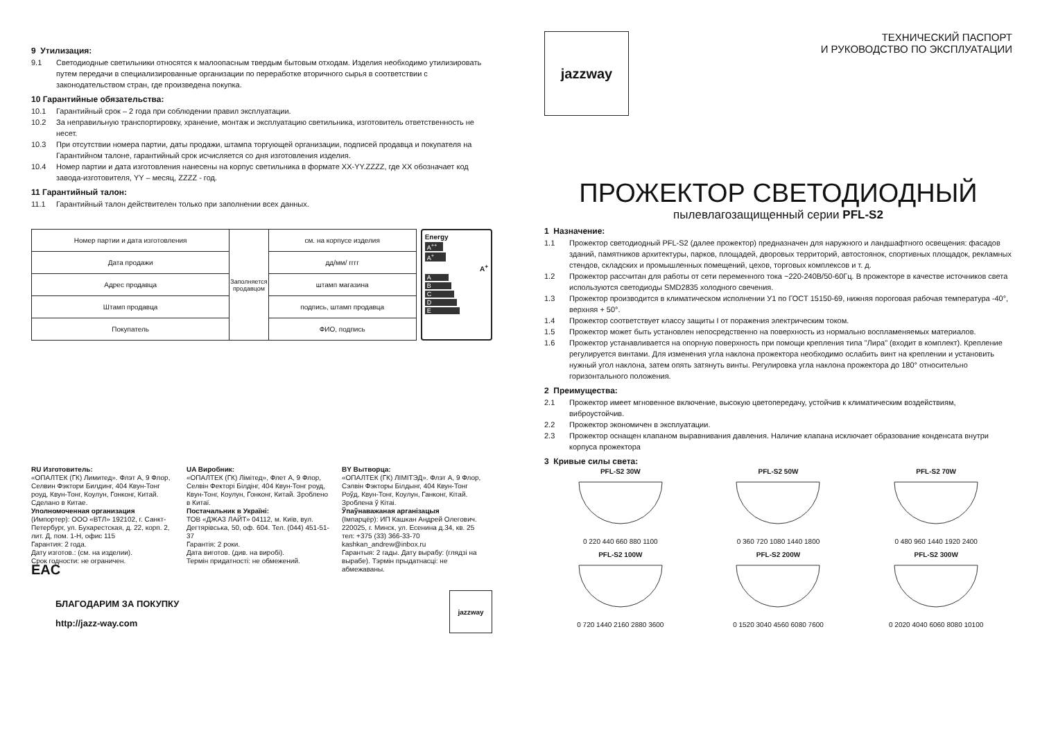9 Утилизация:
9.1 Светодиодные светильники относятся к малоопасным твердым бытовым отходам. Изделия необходимо утилизировать путем передачи в специализированные организации по переработке вторичного сырья в соответствии с законодательством стран, где произведена покупка.
10 Гарантийные обязательства:
10.1 Гарантийный срок – 2 года при соблюдении правил эксплуатации.
10.2 За неправильную транспортировку, хранение, монтаж и эксплуатацию светильника, изготовитель ответственность не несет.
10.3 При отсутствии номера партии, даты продажи, штампа торгующей организации, подписей продавца и покупателя на Гарантийном талоне, гарантийный срок исчисляется со дня изготовления изделия.
10.4 Номер партии и дата изготовления нанесены на корпус светильника в формате XX-YY.ZZZZ, где XX обозначает код завода-изготовителя, YY – месяц, ZZZZ - год.
11 Гарантийный талон:
11.1 Гарантийный талон действителен только при заполнении всех данных.
| Номер партии и дата изготовления | Заполняется продавцом | см. на корпусе изделия |
| Дата продажи | | дд/мм/ гггг |
| Адрес продавца | | штамп магазина |
| Штамп продавца | | подпись, штамп продавца |
| Покупатель | | ФИО, подпись |
Energy
A<sup>++</sup>
A<sup>+</sup>
A<sup>+</sup>
A
B
C
D
E
RU Изготовитель:
«ОПАЛТЕК (ГК) Лимитед». Флэт А, 9 Флор, Селвин Фэктори Билдинг, 404 Квун-Тонг роуд, Квун-Тонг, Коулун, Гонконг, Китай. Сделано в Китае.
Уполномоченная организация
(Импортер): ООО «ВТЛ» 192102, г. Санкт-Петербург, ул. Бухарестская, д. 22, корп. 2, лит. Д, пом. 1-Н, офис 115
Гарантия: 2 года.
Дату изготов.: (см. на изделии).
Срок годности: не ограничен.
EAC
UA Виробник:
«ОПАЛТЕК (ГК) Лімітед», Флет А, 9 Флор, Селвін Фекторі Білдінг, 404 Квун-Тонг роуд, Квун-Тонг, Коулун, Гонконг, Китай. Зроблено в Китаї.
Постачальник в Україні:
ТОВ «ДЖАЗ ЛАЙТ» 04112, м. Київ, вул. Дегтярівська, 50, оф. 604. Тел. (044) 451-51-37
Гарантія: 2 роки.
Дата виготов. (див. на виробі).
Термін придатності: не обмежений.
BY Вытворца:
«ОПАЛТЕК (ГК) ЛІМІТЭД». Флэт А, 9 Флор, Сэлвін Фэкторы Білдынг, 404 Квун-Тонг Роўд, Квун-Тонг, Коулун, Ганконг, Кітай. Зроблена ў Кітаі.
Ўпаўнаважаная арганізацыя
(Імпарцёр): ИП Кашкан Андрей Олегович. 220025, г. Минск, ул. Есенина д.34, кв. 25
тел: +375 (33) 366-33-70
kashkan_andrew@inbox.ru
Гарантыя: 2 гады. Дату вырабу: (глядзі на вырабе). Тэрмін прыдатнасці: не абмежаваны.
БЛАГОДАРИМ ЗА ПОКУПКУ
http://jazz-way.com
jazzway
jazzway
ТЕХНИЧЕСКИЙ ПАСПОРТ
И РУКОВОДСТВО ПО ЭКСПЛУАТАЦИИ
ПРОЖЕКТОР СВЕТОДИОДНЫЙ
пылевлагозащищенный серии PFL-S2
1 Назначение:
1.1 Прожектор светодиодный PFL-S2 (далее прожектор) предназначен для наружного и ландшафтного освещения: фасадов зданий, памятников архитектуры, парков, площадей, дворовых территорий, автостоянок, спортивных площадок, рекламных стендов, складских и промышленных помещений, цехов, торговых комплексов и т. д.
1.2 Прожектор рассчитан для работы от сети переменного тока ~220-240В/50-60Гц. В прожекторе в качестве источников света используются светодиоды SMD2835 холодного свечения.
1.3 Прожектор производится в климатическом исполнении У1 по ГОСТ 15150-69, нижняя пороговая рабочая температура -40°, верхняя + 50°.
1.4 Прожектор соответствует классу защиты I от поражения электрическим током.
1.5 Прожектор может быть установлен непосредственно на поверхность из нормально воспламеняемых материалов.
1.6 Прожектор устанавливается на опорную поверхность при помощи крепления типа "Лира" (входит в комплект). Крепление регулируется винтами. Для изменения угла наклона прожектора необходимо ослабить винт на креплении и установить нужный угол наклона, затем опять затянуть винты. Регулировка угла наклона прожектора до 180° относительно горизонтального положения.
2 Преимущества:
2.1 Прожектор имеет мгновенное включение, высокую цветопередачу, устойчив к климатическим воздействиям, виброустойчив.
2.2 Прожектор экономичен в эксплуатации.
2.3 Прожектор оснащен клапаном выравнивания давления. Наличие клапана исключает образование конденсата внутри корпуса прожектора
3 Кривые силы света:
PFL-S2 30W0 220 440 660 880 1100
PFL-S2 50W0 360 720 1080 1440 1800
PFL-S2 70W0 480 960 1440 1920 2400
PFL-S2 100W0 720 1440 2160 2880 3600
PFL-S2 200W0 1520 3040 4560 6080 7600
PFL-S2 300W0 2020 4040 6060 8080 10100